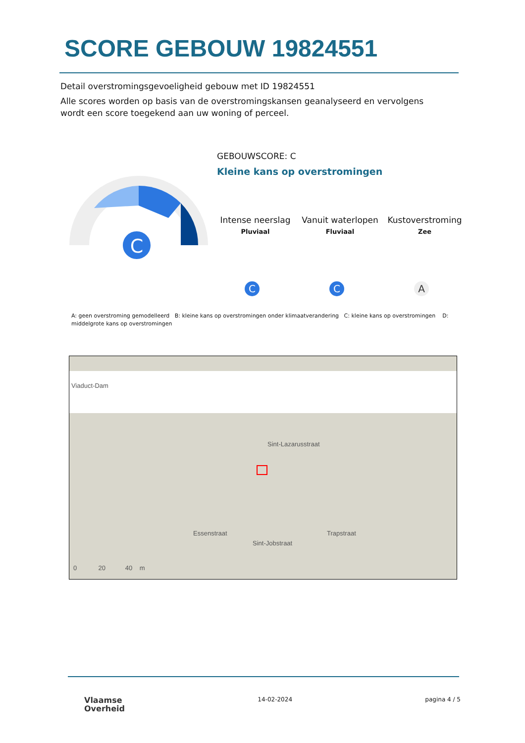SCORE GEBOUW 19824551
Detail overstromingsgevoeligheid gebouw met ID 19824551
Alle scores worden op basis van de overstromingskansen geanalyseerd en vervolgens wordt een score toegekend aan uw woning of perceel.
C
GEBOUWSCORE: C
Kleine kans op overstromingen
Intense neerslag
Pluviaal
Vanuit waterlopen
Fluviaal
Kustoverstroming
Zee
C C A
A: geen overstroming gemodelleerd B: kleine kans op overstromingen onder klimaatverandering C: kleine kans op overstromingen D: middelgrote kans op overstromingen
Viaduct-Dam
Sint-Lazarusstraat
Essenstraat
Sint-Jobstraat
Trapstraat
0 20 40 m
Vlaamse
Overheid
14-02-2024 pagina 4 / 5